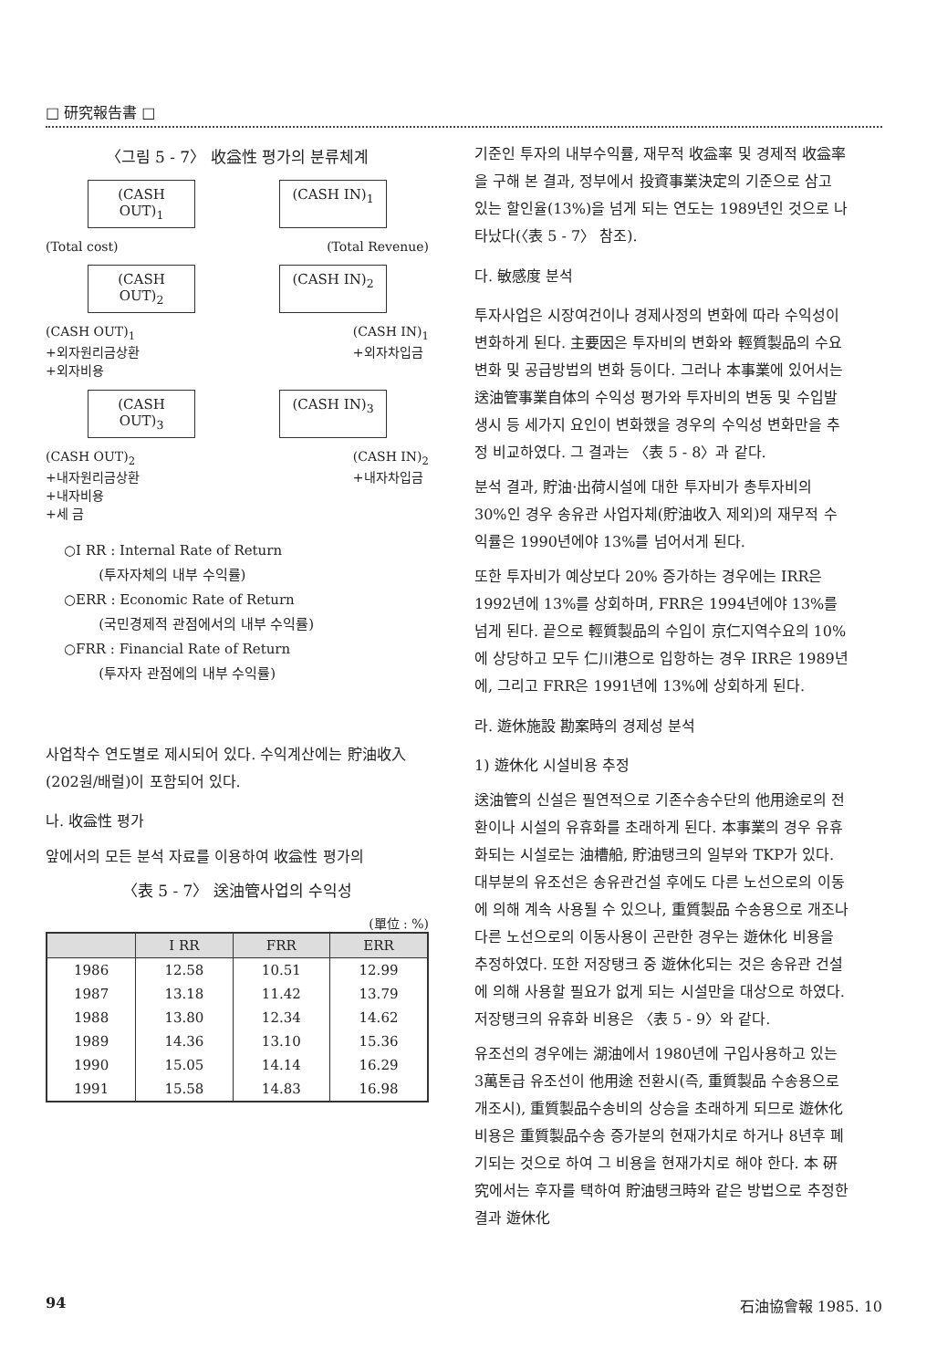□ 研究報告書 □
〈그림 5 - 7〉 收益性 평가의 분류체계
(CASH OUT)<sub>1</sub> (CASH IN)<sub>1</sub>
(Total cost) (Total Revenue)
(CASH OUT)<sub>2</sub> (CASH IN)<sub>2</sub>
(CASH OUT)<sub>1</sub>
+외자원리금상환
+외자비용 (CASH IN)<sub>1</sub>
+외자차입금
(CASH OUT)<sub>3</sub> (CASH IN)<sub>3</sub>
(CASH OUT)<sub>2</sub>
+내자원리금상환
+내자비용
+세 금 (CASH IN)<sub>2</sub>
+내자차입금
○I RR : Internal Rate of Return
(투자자체의 내부 수익률)
○ERR : Economic Rate of Return
(국민경제적 관점에서의 내부 수익률)
○FRR : Financial Rate of Return
(투자자 관점에의 내부 수익률)
사업착수 연도별로 제시되어 있다. 수익계산에는 貯油收入(202원/배럴)이 포함되어 있다.
나. 收益性 평가
앞에서의 모든 분석 자료를 이용하여 收益性 평가의
〈表 5 - 7〉 送油管사업의 수익성
(單位 : %)
| | I RR | FRR | ERR |
| --- | --- | --- | --- |
| 1986 | 12.58 | 10.51 | 12.99 |
| 1987 | 13.18 | 11.42 | 13.79 |
| 1988 | 13.80 | 12.34 | 14.62 |
| 1989 | 14.36 | 13.10 | 15.36 |
| 1990 | 15.05 | 14.14 | 16.29 |
| 1991 | 15.58 | 14.83 | 16.98 |
기준인 투자의 내부수익률, 재무적 收益率 및 경제적 收益率을 구해 본 결과, 정부에서 投資事業決定의 기준으로 삼고 있는 할인율(13%)을 넘게 되는 연도는 1989년인 것으로 나타났다(〈表 5 - 7〉 참조).
다. 敏感度 분석
투자사업은 시장여건이나 경제사정의 변화에 따라 수익성이 변화하게 된다. 主要因은 투자비의 변화와 輕質製品의 수요변화 및 공급방법의 변화 등이다. 그러나 本事業에 있어서는 送油管事業自体의 수익성 평가와 투자비의 변동 및 수입발생시 등 세가지 요인이 변화했을 경우의 수익성 변화만을 추정 비교하였다. 그 결과는 〈表 5 - 8〉과 같다.
분석 결과, 貯油·出荷시설에 대한 투자비가 총투자비의 30%인 경우 송유관 사업자체(貯油收入 제외)의 재무적 수익률은 1990년에야 13%를 넘어서게 된다.
또한 투자비가 예상보다 20% 증가하는 경우에는 IRR은 1992년에 13%를 상회하며, FRR은 1994년에야 13%를 넘게 된다. 끝으로 輕質製品의 수입이 京仁지역수요의 10%에 상당하고 모두 仁川港으로 입항하는 경우 IRR은 1989년에, 그리고 FRR은 1991년에 13%에 상회하게 된다.
라. 遊休施設 勘案時의 경제성 분석
1) 遊休化 시설비용 추정
送油管의 신설은 필연적으로 기존수송수단의 他用途로의 전환이나 시설의 유휴화를 초래하게 된다. 本事業의 경우 유휴화되는 시설로는 油槽船, 貯油탱크의 일부와 TKP가 있다. 대부분의 유조선은 송유관건설 후에도 다른 노선으로의 이동에 의해 계속 사용될 수 있으나, 重質製品 수송용으로 개조나 다른 노선으로의 이동사용이 곤란한 경우는 遊休化 비용을 추정하였다. 또한 저장탱크 중 遊休化되는 것은 송유관 건설에 의해 사용할 필요가 없게 되는 시설만을 대상으로 하였다. 저장탱크의 유휴화 비용은 〈表 5 - 9〉와 같다.
유조선의 경우에는 湖油에서 1980년에 구입사용하고 있는 3萬톤급 유조선이 他用途 전환시(즉, 重質製品 수송용으로 개조시), 重質製品수송비의 상승을 초래하게 되므로 遊休化비용은 重質製品수송 증가분의 현재가치로 하거나 8년후 폐기되는 것으로 하여 그 비용을 현재가치로 해야 한다. 本 硏究에서는 후자를 택하여 貯油탱크時와 같은 방법으로 추정한 결과 遊休化
94 石油協會報 1985. 10